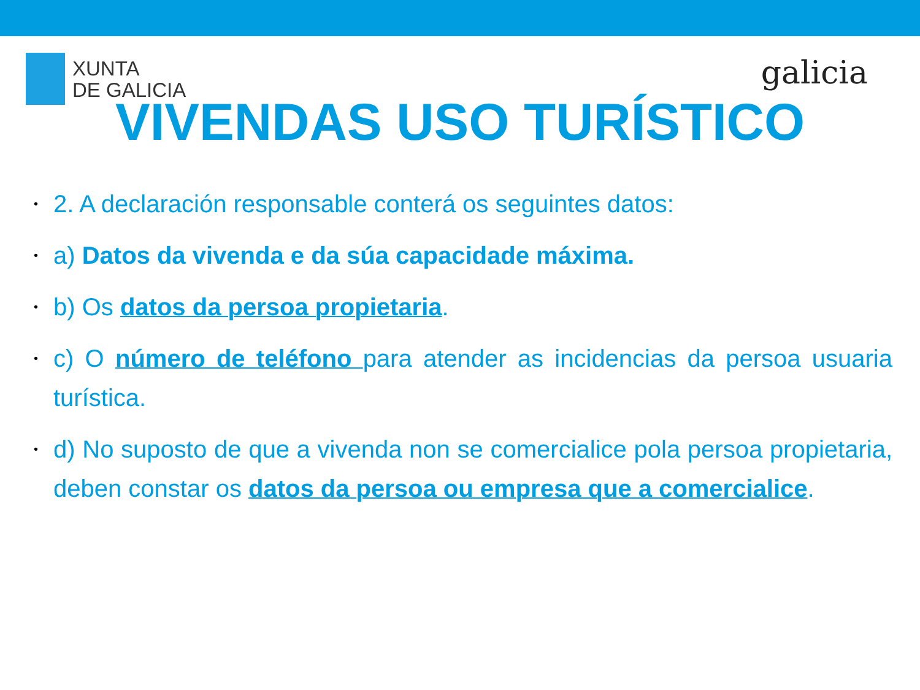XUNTA
DE GALICIA
galicia
VIVENDAS USO TURÍSTICO
• 2. A declaración responsable conterá os seguintes datos:
• a) Datos da vivenda e da súa capacidade máxima.
• b) Os datos da persoa propietaria.
• c) O número de teléfono para atender as incidencias da persoa usuaria turística.
• d) No suposto de que a vivenda non se comercialice pola persoa propietaria, deben constar os datos da persoa ou empresa que a comercialice.